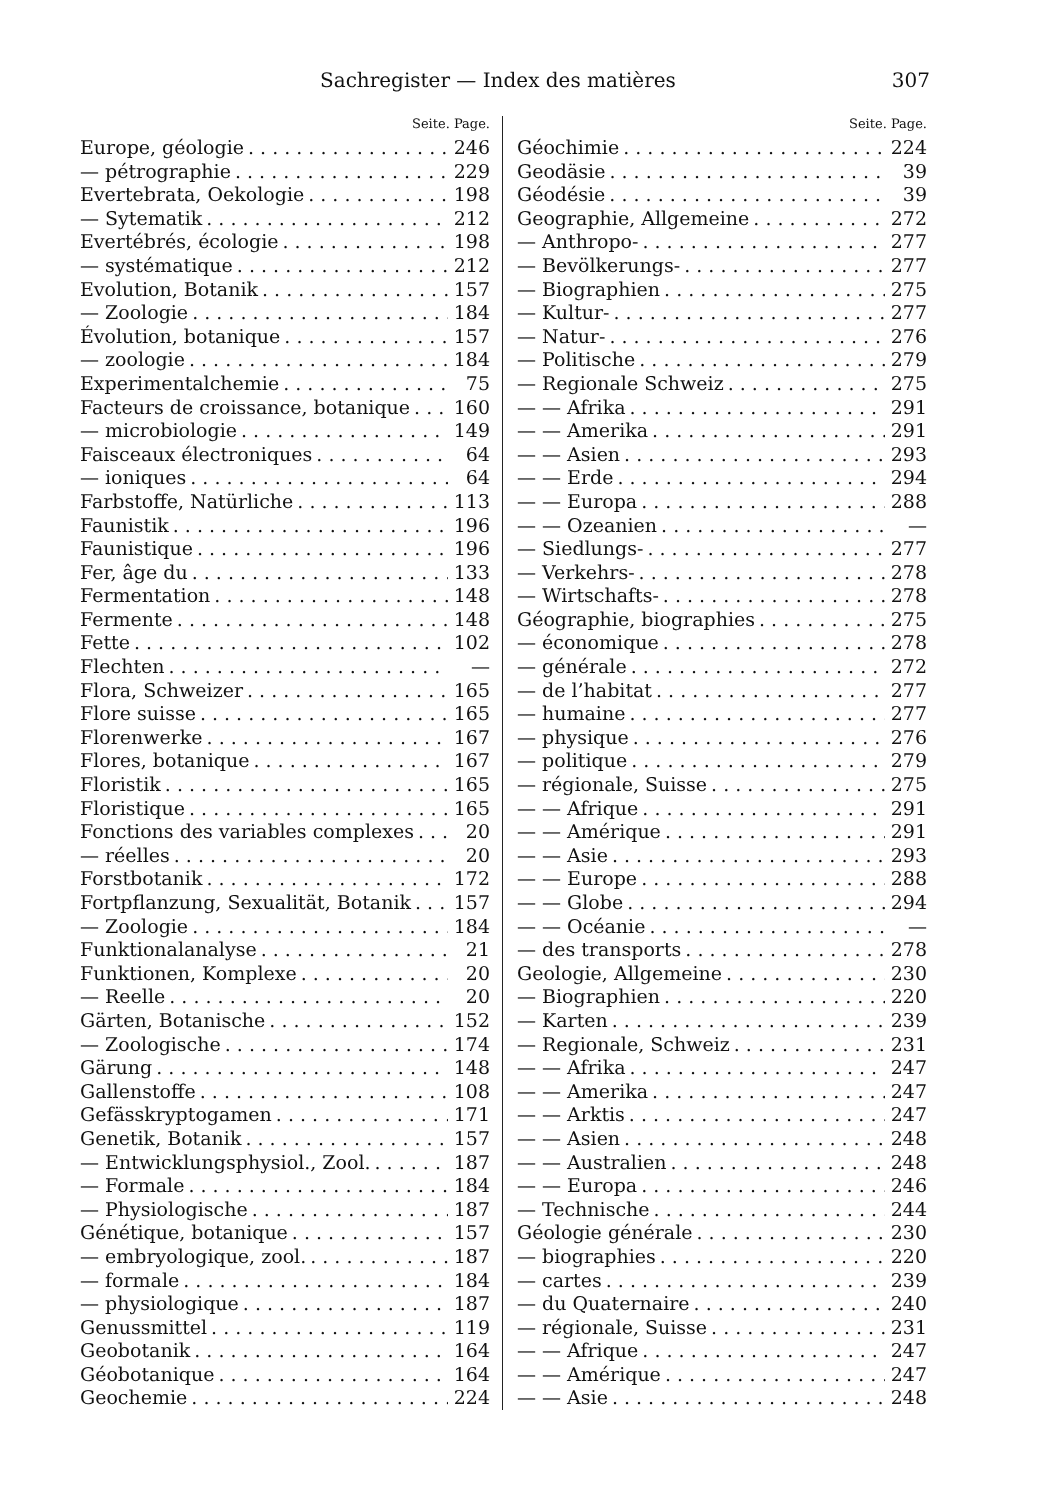Sachregister — Index des matières 307
Seite. Page.
Europe, géologie 246
— pétrographie 229
Evertebrata, Oekologie 198
— Sytematik 212
Evertébrés, écologie 198
— systématique 212
Evolution, Botanik 157
— Zoologie 184
Évolution, botanique 157
— zoologie 184
Experimentalchemie 75
Facteurs de croissance, botanique 160
— microbiologie 149
Faisceaux électroniques 64
— ioniques 64
Farbstoffe, Natürliche 113
Faunistik 196
Faunistique 196
Fer, âge du 133
Fermentation 148
Fermente 148
Fette 102
Flechten —
Flora, Schweizer 165
Flore suisse 165
Florenwerke 167
Flores, botanique 167
Floristik 165
Floristique 165
Fonctions des variables complexes 20
— réelles 20
Forstbotanik 172
Fortpflanzung, Sexualität, Botanik 157
— Zoologie 184
Funktionalanalyse 21
Funktionen, Komplexe 20
— Reelle 20
Gärten, Botanische 152
— Zoologische 174
Gärung 148
Gallenstoffe 108
Gefässkryptogamen 171
Genetik, Botanik 157
— Entwicklungsphysiol., Zool. 187
— Formale 184
— Physiologische 187
Génétique, botanique 157
— embryologique, zool. 187
— formale 184
— physiologique 187
Genussmittel 119
Geobotanik 164
Géobotanique 164
Geochemie 224
Seite. Page.
Géochimie 224
Geodäsie 39
Géodésie 39
Geographie, Allgemeine 272
— Anthropo- 277
— Bevölkerungs- 277
— Biographien 275
— Kultur- 277
— Natur- 276
— Politische 279
— Regionale Schweiz 275
— — Afrika 291
— — Amerika 291
— — Asien 293
— — Erde 294
— — Europa 288
— — Ozeanien —
— Siedlungs- 277
— Verkehrs- 278
— Wirtschafts- 278
Géographie, biographies 275
— économique 278
— générale 272
— de l’habitat 277
— humaine 277
— physique 276
— politique 279
— régionale, Suisse 275
— — Afrique 291
— — Amérique 291
— — Asie 293
— — Europe 288
— — Globe 294
— — Océanie —
— des transports 278
Geologie, Allgemeine 230
— Biographien 220
— Karten 239
— Regionale, Schweiz 231
— — Afrika 247
— — Amerika 247
— — Arktis 247
— — Asien 248
— — Australien 248
— — Europa 246
— Technische 244
Géologie générale 230
— biographies 220
— cartes 239
— du Quaternaire 240
— régionale, Suisse 231
— — Afrique 247
— — Amérique 247
— — Asie 248